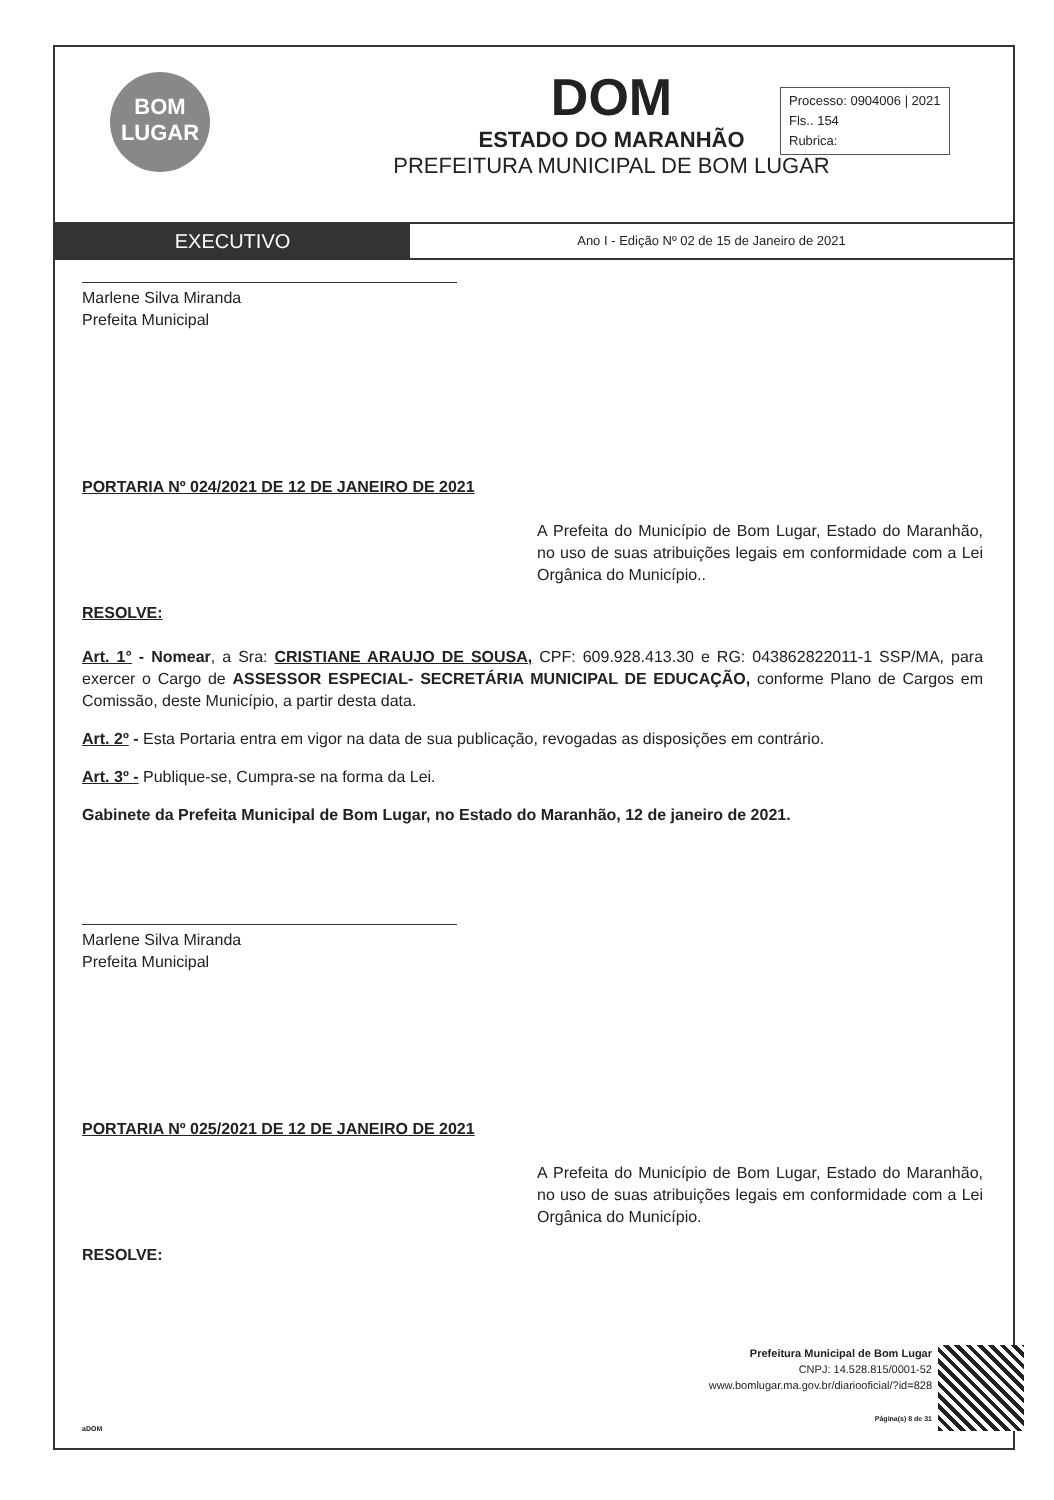BOM
LUGAR
DOM
ESTADO DO MARANHÃO
PREFEITURA MUNICIPAL DE BOM LUGAR
Processo: 0904006 | 2021
Fls.. 154
Rubrica:
EXECUTIVO
Ano I - Edição Nº 02 de 15 de Janeiro de 2021
Marlene Silva Miranda
Prefeita Municipal
PORTARIA Nº 024/2021 DE 12 DE JANEIRO DE 2021
A Prefeita do Município de Bom Lugar, Estado do Maranhão, no uso de suas atribuições legais em conformidade com a Lei Orgânica do Município..
RESOLVE:
Art. 1° - Nomear, a Sra: CRISTIANE ARAUJO DE SOUSA, CPF: 609.928.413.30 e RG: 043862822011-1 SSP/MA, para exercer o Cargo de ASSESSOR ESPECIAL- SECRETÁRIA MUNICIPAL DE EDUCAÇÃO, conforme Plano de Cargos em Comissão, deste Município, a partir desta data.
Art. 2º - Esta Portaria entra em vigor na data de sua publicação, revogadas as disposições em contrário.
Art. 3º - Publique-se, Cumpra-se na forma da Lei.
Gabinete da Prefeita Municipal de Bom Lugar, no Estado do Maranhão, 12 de janeiro de 2021.
Marlene Silva Miranda
Prefeita Municipal
PORTARIA Nº 025/2021 DE 12 DE JANEIRO DE 2021
A Prefeita do Município de Bom Lugar, Estado do Maranhão, no uso de suas atribuições legais em conformidade com a Lei Orgânica do Município.
RESOLVE:
Prefeitura Municipal de Bom Lugar
CNPJ: 14.528.815/0001-52
www.bomlugar.ma.gov.br/diariooficial/?id=828
Página(s) 8 de 31
aDOM